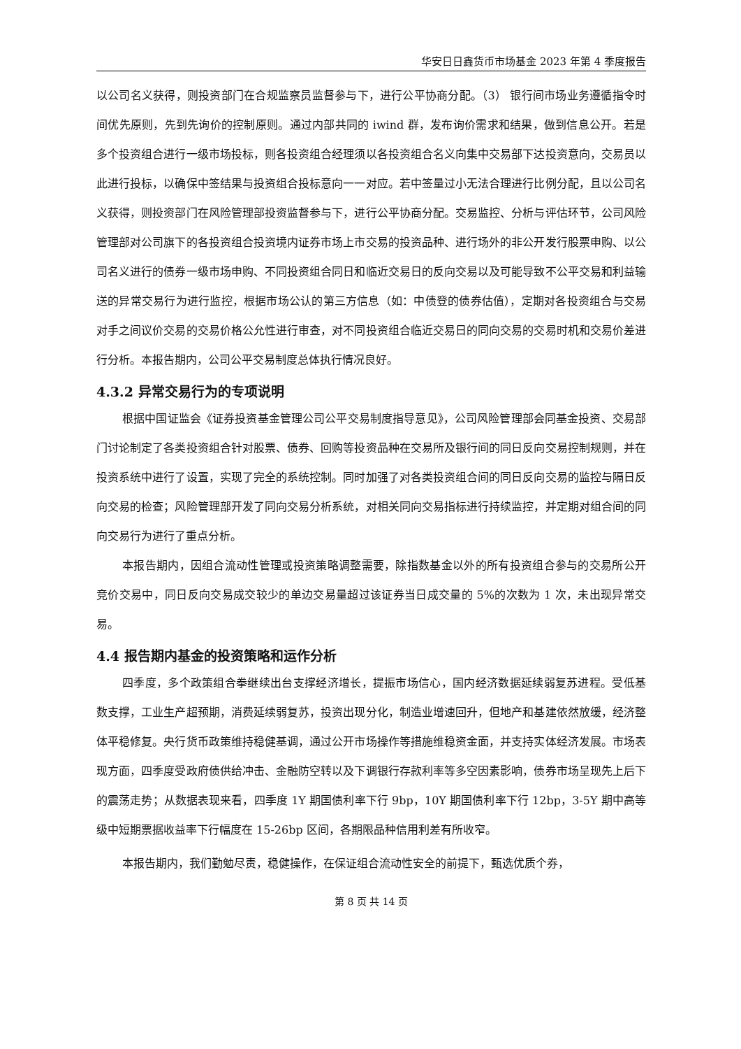华安日日鑫货币市场基金 2023 年第 4 季度报告
以公司名义获得，则投资部门在合规监察员监督参与下，进行公平协商分配。（3） 银行间市场业务遵循指令时间优先原则，先到先询价的控制原则。通过内部共同的 iwind 群，发布询价需求和结果，做到信息公开。若是多个投资组合进行一级市场投标，则各投资组合经理须以各投资组合名义向集中交易部下达投资意向，交易员以此进行投标，以确保中签结果与投资组合投标意向一一对应。若中签量过小无法合理进行比例分配，且以公司名义获得，则投资部门在风险管理部投资监督参与下，进行公平协商分配。交易监控、分析与评估环节，公司风险管理部对公司旗下的各投资组合投资境内证券市场上市交易的投资品种、进行场外的非公开发行股票申购、以公司名义进行的债券一级市场申购、不同投资组合同日和临近交易日的反向交易以及可能导致不公平交易和利益输送的异常交易行为进行监控，根据市场公认的第三方信息（如：中债登的债券估值），定期对各投资组合与交易对手之间议价交易的交易价格公允性进行审查，对不同投资组合临近交易日的同向交易的交易时机和交易价差进行分析。本报告期内，公司公平交易制度总体执行情况良好。
4.3.2 异常交易行为的专项说明
根据中国证监会《证券投资基金管理公司公平交易制度指导意见》，公司风险管理部会同基金投资、交易部门讨论制定了各类投资组合针对股票、债券、回购等投资品种在交易所及银行间的同日反向交易控制规则，并在投资系统中进行了设置，实现了完全的系统控制。同时加强了对各类投资组合间的同日反向交易的监控与隔日反向交易的检查；风险管理部开发了同向交易分析系统，对相关同向交易指标进行持续监控，并定期对组合间的同向交易行为进行了重点分析。
本报告期内，因组合流动性管理或投资策略调整需要，除指数基金以外的所有投资组合参与的交易所公开竞价交易中，同日反向交易成交较少的单边交易量超过该证券当日成交量的 5%的次数为 1 次，未出现异常交易。
4.4 报告期内基金的投资策略和运作分析
四季度，多个政策组合拳继续出台支撑经济增长，提振市场信心，国内经济数据延续弱复苏进程。受低基数支撑，工业生产超预期，消费延续弱复苏，投资出现分化，制造业增速回升，但地产和基建依然放缓，经济整体平稳修复。央行货币政策维持稳健基调，通过公开市场操作等措施维稳资金面，并支持实体经济发展。市场表现方面，四季度受政府债供给冲击、金融防空转以及下调银行存款利率等多空因素影响，债券市场呈现先上后下的震荡走势；从数据表现来看，四季度 1Y 期国债利率下行 9bp，10Y 期国债利率下行 12bp，3-5Y 期中高等级中短期票据收益率下行幅度在 15-26bp 区间，各期限品种信用利差有所收窄。
本报告期内，我们勤勉尽责，稳健操作，在保证组合流动性安全的前提下，甄选优质个券，
第 8 页 共 14 页